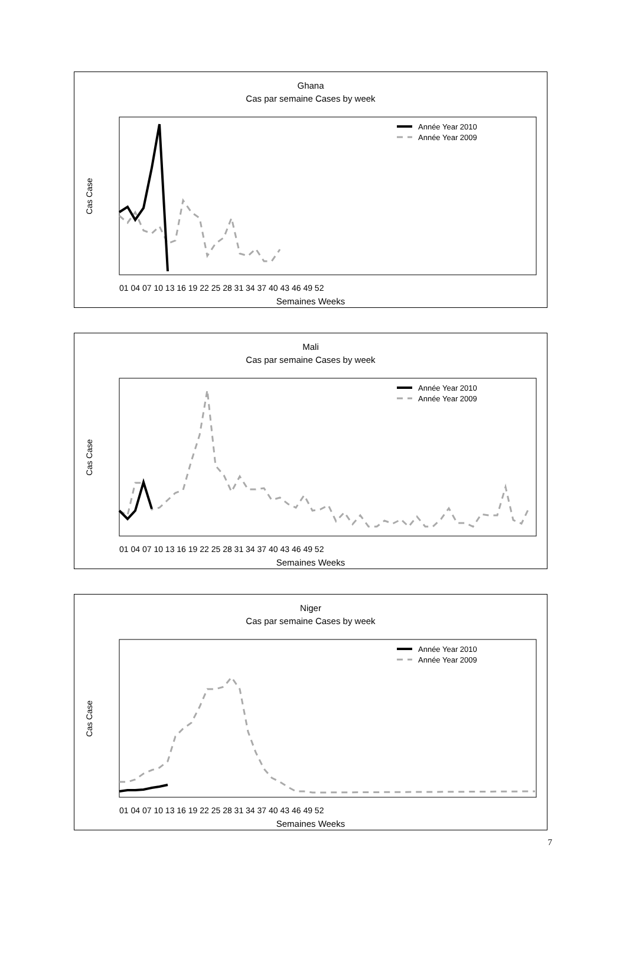Ghana
Cas par semaine Cases by week
Année Year 2010
Année Year 2009
Cas Case
01 04 07 10 13 16 19 22 25 28 31 34 37 40 43 46 49 52
Semaines Weeks
Mali
Cas par semaine Cases by week
Année Year 2010
Année Year 2009
Cas Case
01 04 07 10 13 16 19 22 25 28 31 34 37 40 43 46 49 52
Semaines Weeks
Niger
Cas par semaine Cases by week
Année Year 2010
Année Year 2009
Cas Case
01 04 07 10 13 16 19 22 25 28 31 34 37 40 43 46 49 52
Semaines Weeks
7